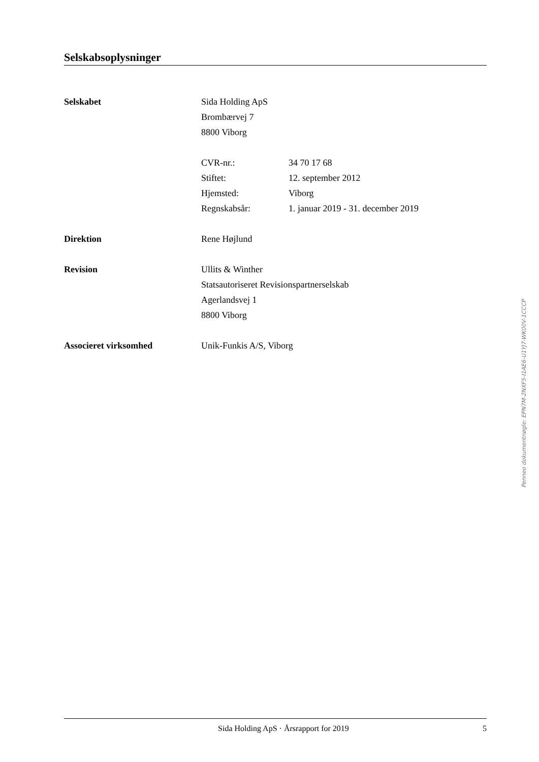Selskabsoplysninger
Selskabet Sida Holding ApS
Brombærvej 7
8800 Viborg
CVR-nr.: 34 70 17 68
Stiftet: 12. september 2012
Hjemsted: Viborg
Regnskabsår: 1. januar 2019 - 31. december 2019
Direktion Rene Højlund
Revision Ullits & Winther
Statsautoriseret Revisionspartnerselskab
Agerlandsvej 1
8800 Viborg
Associeret virksomhed Unik-Funkis A/S, Viborg
Penneo dokumentnøgle: EPN7M-2NXF5-I1AE6-U1YJ7-WK00V-1CCCP
Sida Holding ApS · Årsrapport for 2019 5